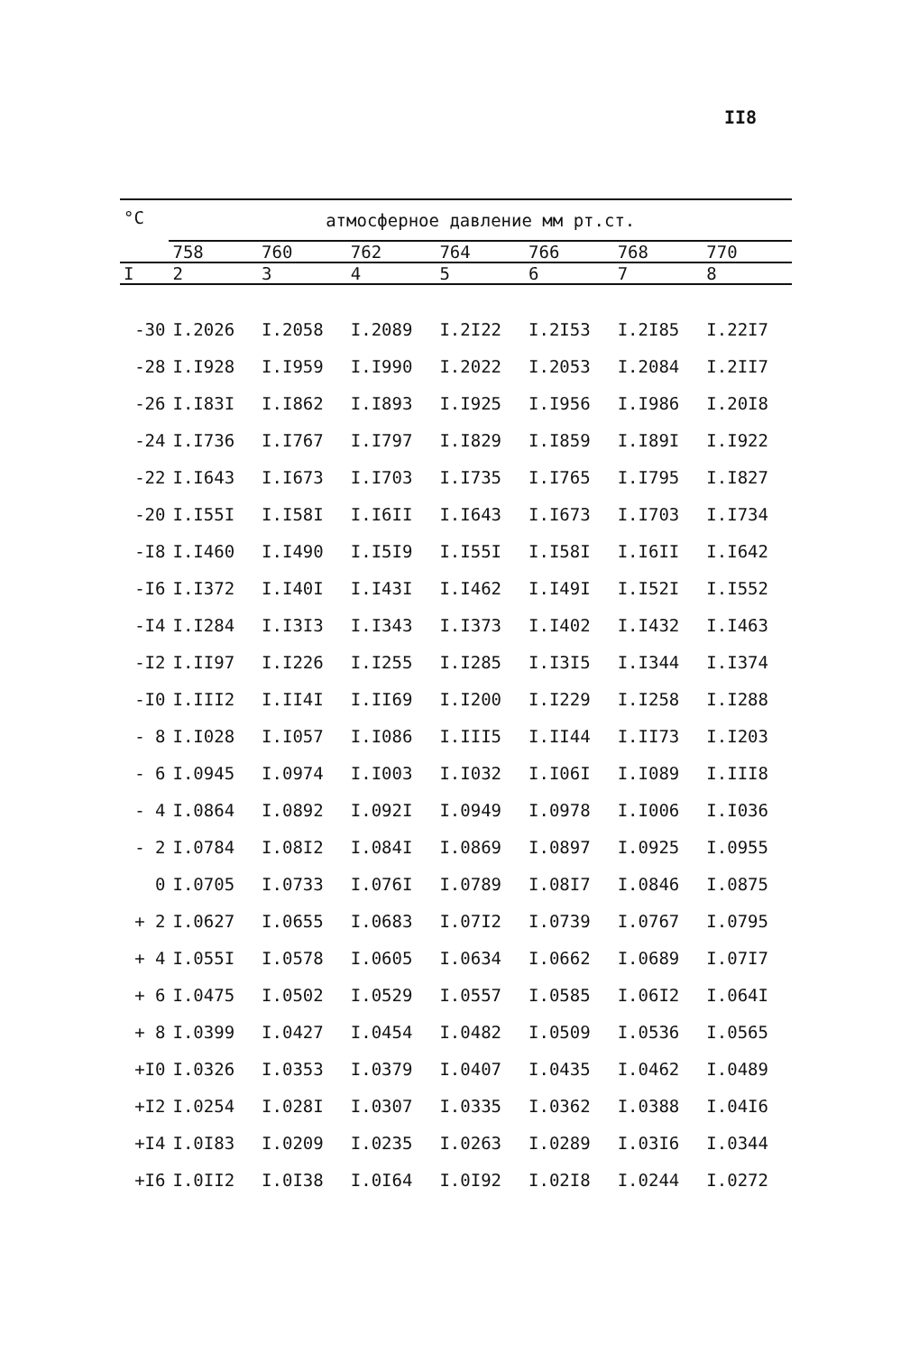II8
| °C | атмосферное давление мм рт.ст. | | | | | | |
| --- | --- | --- | --- | --- | --- | --- | --- |
| | 758 | 760 | 762 | 764 | 766 | 768 | 770 |
| I | 2 | 3 | 4 | 5 | 6 | 7 | 8 |
| -30 | I.2026 | I.2058 | I.2089 | I.2I22 | I.2I53 | I.2I85 | I.22I7 |
| -28 | I.I928 | I.I959 | I.I990 | I.2022 | I.2053 | I.2084 | I.2II7 |
| -26 | I.I83I | I.I862 | I.I893 | I.I925 | I.I956 | I.I986 | I.20I8 |
| -24 | I.I736 | I.I767 | I.I797 | I.I829 | I.I859 | I.I89I | I.I922 |
| -22 | I.I643 | I.I673 | I.I703 | I.I735 | I.I765 | I.I795 | I.I827 |
| -20 | I.I55I | I.I58I | I.I6II | I.I643 | I.I673 | I.I703 | I.I734 |
| -I8 | I.I460 | I.I490 | I.I5I9 | I.I55I | I.I58I | I.I6II | I.I642 |
| -I6 | I.I372 | I.I40I | I.I43I | I.I462 | I.I49I | I.I52I | I.I552 |
| -I4 | I.I284 | I.I3I3 | I.I343 | I.I373 | I.I402 | I.I432 | I.I463 |
| -I2 | I.II97 | I.I226 | I.I255 | I.I285 | I.I3I5 | I.I344 | I.I374 |
| -I0 | I.III2 | I.II4I | I.II69 | I.I200 | I.I229 | I.I258 | I.I288 |
| - 8 | I.I028 | I.I057 | I.I086 | I.III5 | I.II44 | I.II73 | I.I203 |
| - 6 | I.0945 | I.0974 | I.I003 | I.I032 | I.I06I | I.I089 | I.III8 |
| - 4 | I.0864 | I.0892 | I.092I | I.0949 | I.0978 | I.I006 | I.I036 |
| - 2 | I.0784 | I.08I2 | I.084I | I.0869 | I.0897 | I.0925 | I.0955 |
| 0 | I.0705 | I.0733 | I.076I | I.0789 | I.08I7 | I.0846 | I.0875 |
| + 2 | I.0627 | I.0655 | I.0683 | I.07I2 | I.0739 | I.0767 | I.0795 |
| + 4 | I.055I | I.0578 | I.0605 | I.0634 | I.0662 | I.0689 | I.07I7 |
| + 6 | I.0475 | I.0502 | I.0529 | I.0557 | I.0585 | I.06I2 | I.064I |
| + 8 | I.0399 | I.0427 | I.0454 | I.0482 | I.0509 | I.0536 | I.0565 |
| +I0 | I.0326 | I.0353 | I.0379 | I.0407 | I.0435 | I.0462 | I.0489 |
| +I2 | I.0254 | I.028I | I.0307 | I.0335 | I.0362 | I.0388 | I.04I6 |
| +I4 | I.0I83 | I.0209 | I.0235 | I.0263 | I.0289 | I.03I6 | I.0344 |
| +I6 | I.0II2 | I.0I38 | I.0I64 | I.0I92 | I.02I8 | I.0244 | I.0272 |